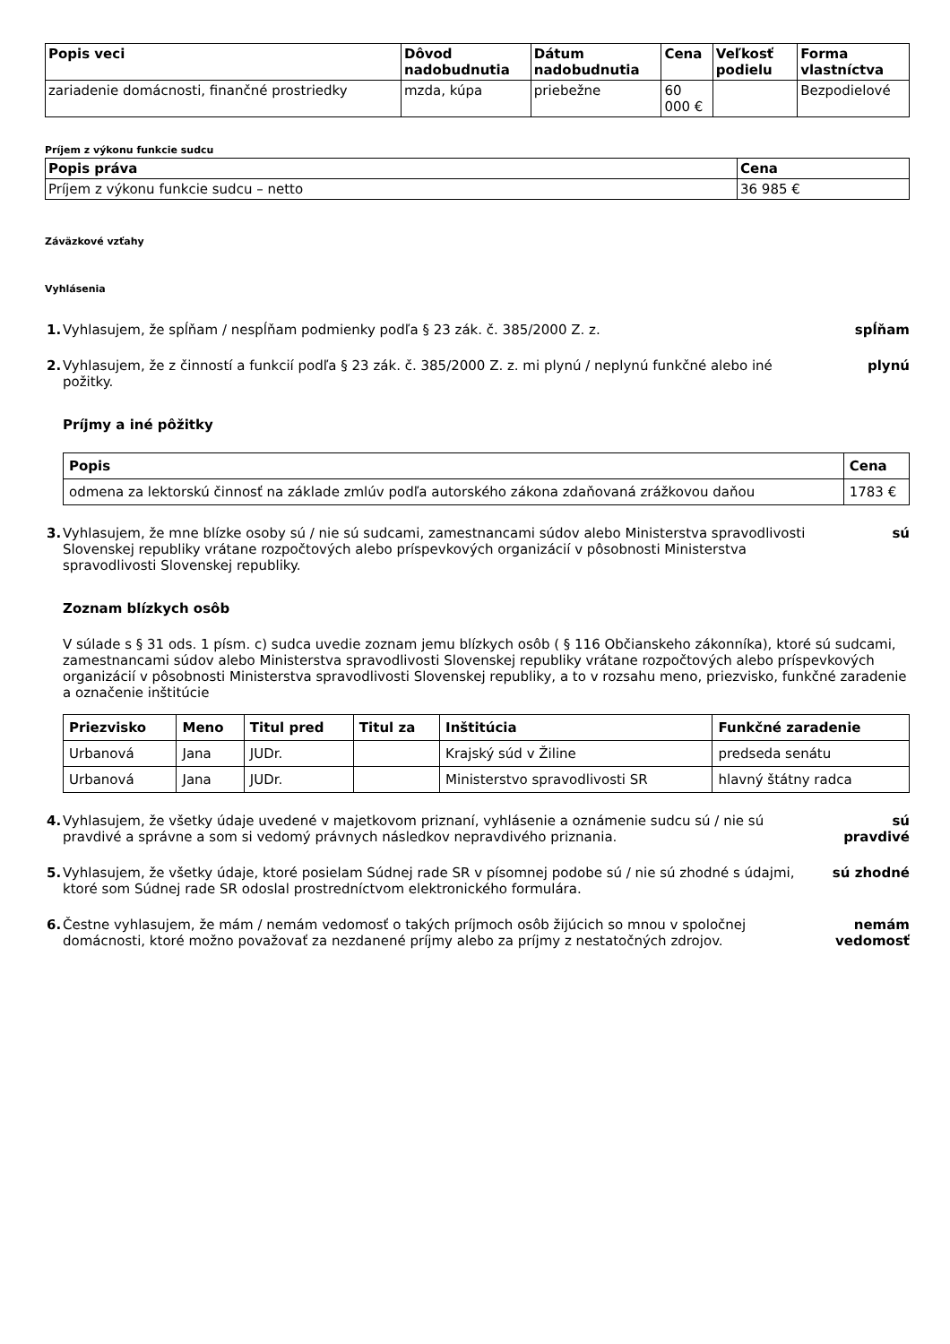| Popis veci | Dôvod nadobudnutia | Dátum nadobudnutia | Cena | Veľkosť podielu | Forma vlastníctva |
| --- | --- | --- | --- | --- | --- |
| zariadenie domácnosti, finančné prostriedky | mzda, kúpa | priebežne | 60 000 € | | Bezpodielové |
Príjem z výkonu funkcie sudcu
| Popis práva | Cena |
| --- | --- |
| Príjem z výkonu funkcie sudcu – netto | 36 985 € |
Záväzkové vzťahy
Vyhlásenia
1. Vyhlasujem, že spĺňam / nespĺňam podmienky podľa § 23 zák. č. 385/2000 Z. z. spĺňam
2. Vyhlasujem, že z činností a funkcií podľa § 23 zák. č. 385/2000 Z. z. mi plynú / neplynú funkčné alebo iné požitky. plynú
Príjmy a iné pôžitky
| Popis | Cena |
| --- | --- |
| odmena za lektorskú činnosť na základe zmlúv podľa autorského zákona zdaňovaná zrážkovou daňou | 1783 € |
3. Vyhlasujem, že mne blízke osoby sú / nie sú sudcami, zamestnancami súdov alebo Ministerstva spravodlivosti Slovenskej republiky vrátane rozpočtových alebo príspevkových organizácií v pôsobnosti Ministerstva spravodlivosti Slovenskej republiky. sú
Zoznam blízkych osôb
V súlade s § 31 ods. 1 písm. c) sudca uvedie zoznam jemu blízkych osôb ( § 116 Občianskeho zákonníka), ktoré sú sudcami, zamestnancami súdov alebo Ministerstva spravodlivosti Slovenskej republiky vrátane rozpočtových alebo príspevkových organizácií v pôsobnosti Ministerstva spravodlivosti Slovenskej republiky, a to v rozsahu meno, priezvisko, funkčné zaradenie a označenie inštitúcie
| Priezvisko | Meno | Titul pred | Titul za | Inštitúcia | Funkčné zaradenie |
| --- | --- | --- | --- | --- | --- |
| Urbanová | Jana | JUDr. | | Krajský súd v Žiline | predseda senátu |
| Urbanová | Jana | JUDr. | | Ministerstvo spravodlivosti SR | hlavný štátny radca |
4. Vyhlasujem, že všetky údaje uvedené v majetkovom priznaní, vyhlásenie a oznámenie sudcu sú / nie sú pravdivé a správne a som si vedomý právnych následkov nepravdivého priznania. sú pravdivé
5. Vyhlasujem, že všetky údaje, ktoré posielam Súdnej rade SR v písomnej podobe sú / nie sú zhodné s údajmi, ktoré som Súdnej rade SR odoslal prostredníctvom elektronického formulára. sú zhodné
6. Čestne vyhlasujem, že mám / nemám vedomosť o takých príjmoch osôb žijúcich so mnou v spoločnej domácnosti, ktoré možno považovať za nezdanené príjmy alebo za príjmy z nestatočných zdrojov. nemám vedomosť